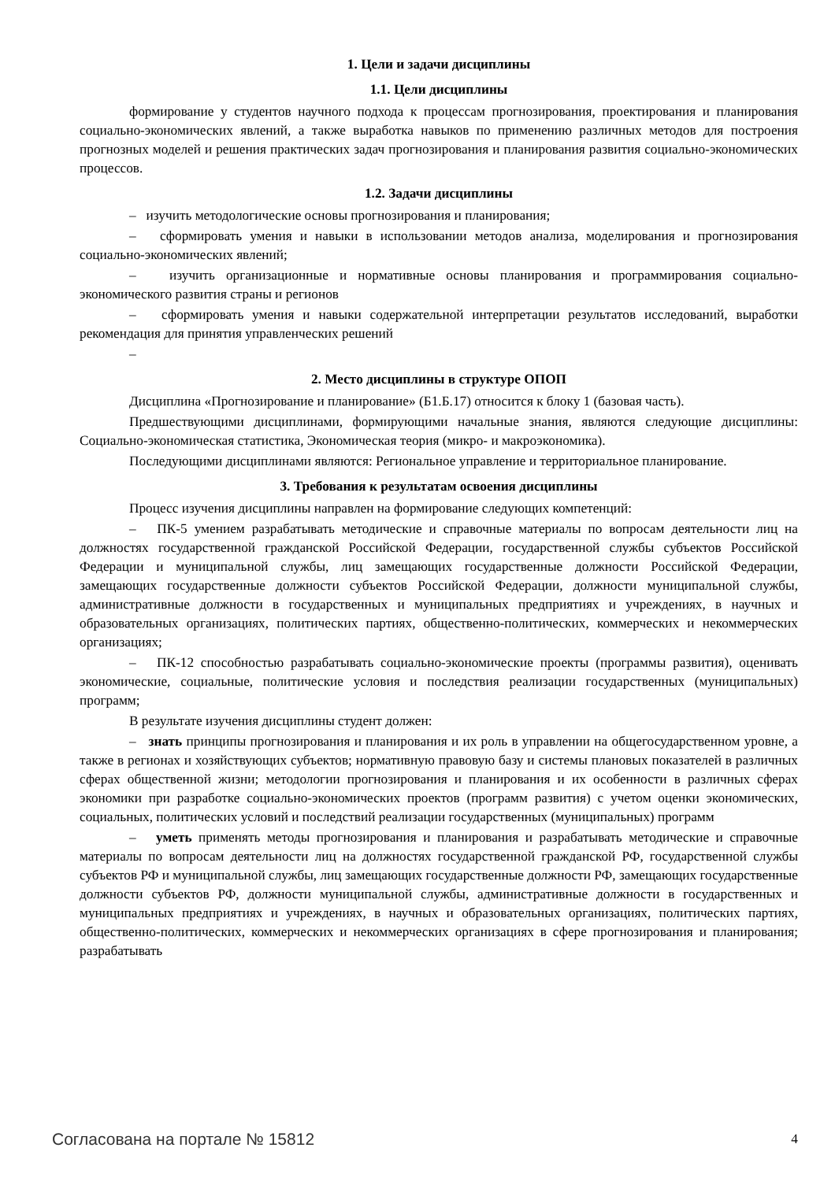1. Цели и задачи дисциплины
1.1. Цели дисциплины
формирование у студентов научного подхода к процессам прогнозирования, проектирования и планирования социально-экономических явлений, а также выработка навыков по применению различных методов для построения прогнозных моделей и решения практических задач прогнозирования и планирования развития социально-экономических процессов.
1.2. Задачи дисциплины
– изучить методологические основы прогнозирования и планирования;
– сформировать умения и навыки в использовании методов анализа, моделирования и прогнозирования социально-экономических явлений;
– изучить организационные и нормативные основы планирования и программирования социально-экономического развития страны и регионов
– сформировать умения и навыки содержательной интерпретации результатов исследований, выработки рекомендация для принятия управленческих решений
–
2. Место дисциплины в структуре ОПОП
Дисциплина «Прогнозирование и планирование» (Б1.Б.17) относится к блоку 1 (базовая часть).
Предшествующими дисциплинами, формирующими начальные знания, являются следующие дисциплины: Социально-экономическая статистика, Экономическая теория (микро- и макроэкономика).
Последующими дисциплинами являются: Региональное управление и территориальное планирование.
3. Требования к результатам освоения дисциплины
Процесс изучения дисциплины направлен на формирование следующих компетенций:
– ПК-5 умением разрабатывать методические и справочные материалы по вопросам деятельности лиц на должностях государственной гражданской Российской Федерации, государственной службы субъектов Российской Федерации и муниципальной службы, лиц замещающих государственные должности Российской Федерации, замещающих государственные должности субъектов Российской Федерации, должности муниципальной службы, административные должности в государственных и муниципальных предприятиях и учреждениях, в научных и образовательных организациях, политических партиях, общественно-политических, коммерческих и некоммерческих организациях;
– ПК-12 способностью разрабатывать социально-экономические проекты (программы развития), оценивать экономические, социальные, политические условия и последствия реализации государственных (муниципальных) программ;
В результате изучения дисциплины студент должен:
– знать принципы прогнозирования и планирования и их роль в управлении на общегосударственном уровне, а также в регионах и хозяйствующих субъектов; нормативную правовую базу и системы плановых показателей в различных сферах общественной жизни; методологии прогнозирования и планирования и их особенности в различных сферах экономики при разработке социально-экономических проектов (программ развития) с учетом оценки экономических, социальных, политических условий и последствий реализации государственных (муниципальных) программ
– уметь применять методы прогнозирования и планирования и разрабатывать методические и справочные материалы по вопросам деятельности лиц на должностях государственной гражданской РФ, государственной службы субъектов РФ и муниципальной службы, лиц замещающих государственные должности РФ, замещающих государственные должности субъектов РФ, должности муниципальной службы, административные должности в государственных и муниципальных предприятиях и учреждениях, в научных и образовательных организациях, политических партиях, общественно-политических, коммерческих и некоммерческих организациях в сфере прогнозирования и планирования; разрабатывать
Согласована на портале № 15812 4